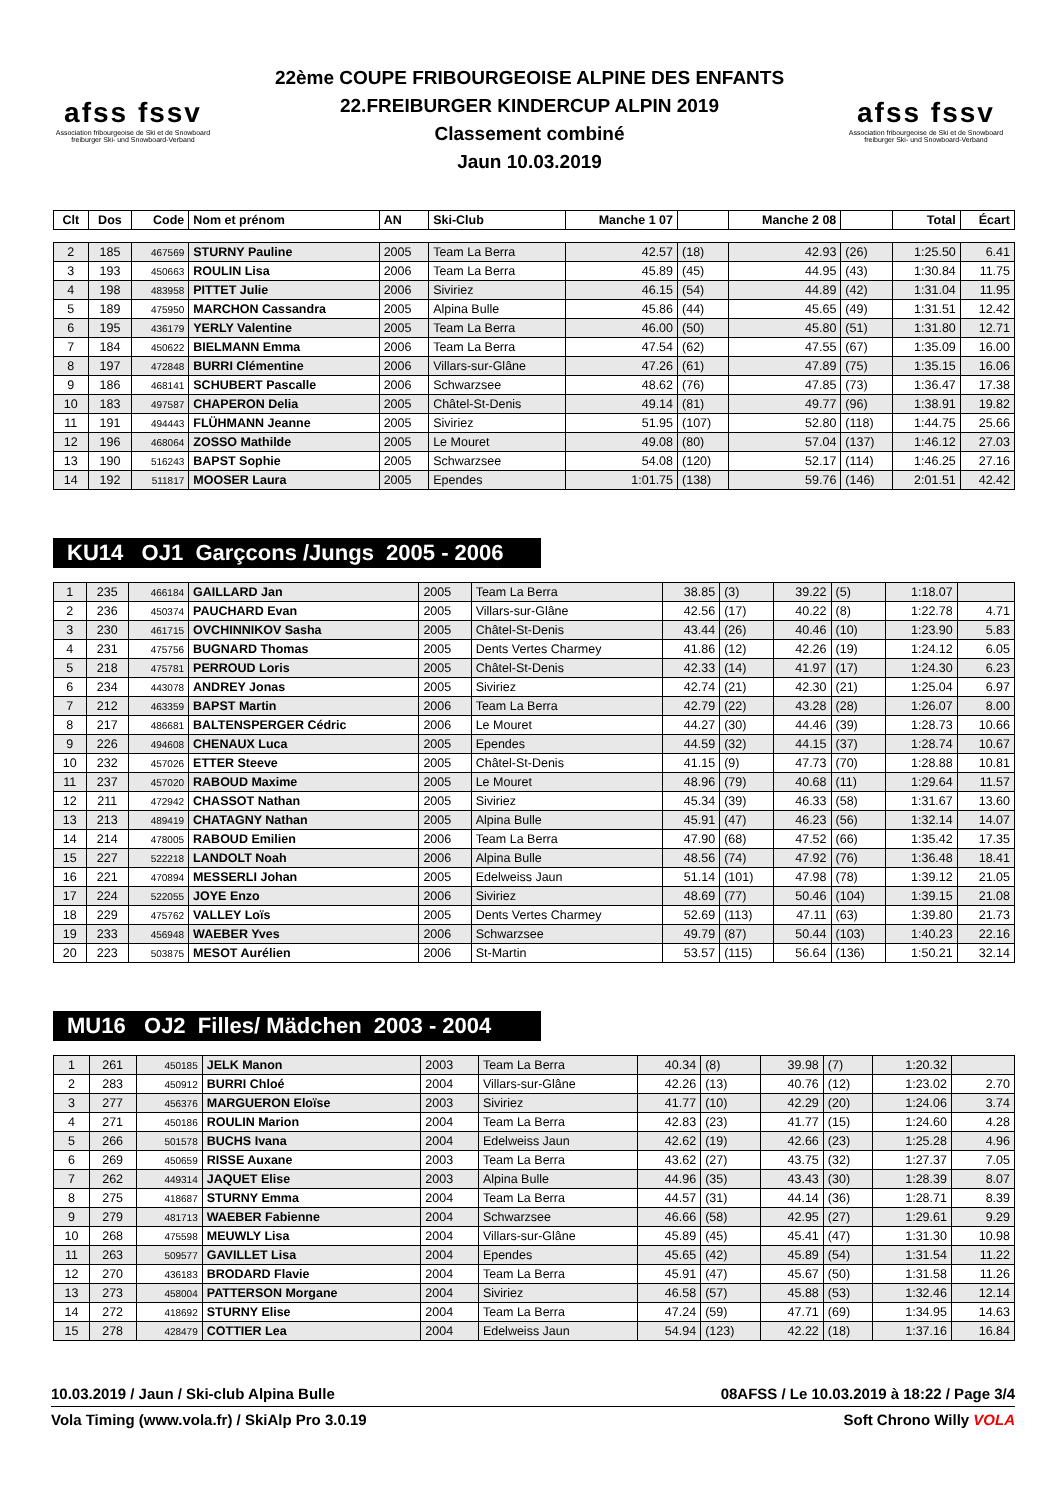afss fssv
Association fribourgeoise de Ski et de Snowboard
freiburger Ski- und Snowboard-Verband
22ème COUPE FRIBOURGEOISE ALPINE DES ENFANTS
22.FREIBURGER KINDERCUP ALPIN 2019
Classement combiné
Jaun 10.03.2019
afss fssv
Association fribourgeoise de Ski et de Snowboard
freiburger Ski- und Snowboard-Verband
| Clt | Dos | Code | Nom et prénom | AN | Ski-Club | Manche 1 07 | | Manche 2 08 | | Total | Écart |
| --- | --- | --- | --- | --- | --- | --- | --- | --- | --- | --- | --- |
| 2 | 185 | 467569 | STURNY Pauline | 2005 | Team La Berra | 42.57 | (18) | 42.93 | (26) | 1:25.50 | 6.41 |
| 3 | 193 | 450663 | ROULIN Lisa | 2006 | Team La Berra | 45.89 | (45) | 44.95 | (43) | 1:30.84 | 11.75 |
| 4 | 198 | 483958 | PITTET Julie | 2006 | Siviriez | 46.15 | (54) | 44.89 | (42) | 1:31.04 | 11.95 |
| 5 | 189 | 475950 | MARCHON Cassandra | 2005 | Alpina Bulle | 45.86 | (44) | 45.65 | (49) | 1:31.51 | 12.42 |
| 6 | 195 | 436179 | YERLY Valentine | 2005 | Team La Berra | 46.00 | (50) | 45.80 | (51) | 1:31.80 | 12.71 |
| 7 | 184 | 450622 | BIELMANN Emma | 2006 | Team La Berra | 47.54 | (62) | 47.55 | (67) | 1:35.09 | 16.00 |
| 8 | 197 | 472848 | BURRI Clémentine | 2006 | Villars-sur-Glâne | 47.26 | (61) | 47.89 | (75) | 1:35.15 | 16.06 |
| 9 | 186 | 468141 | SCHUBERT Pascalle | 2006 | Schwarzsee | 48.62 | (76) | 47.85 | (73) | 1:36.47 | 17.38 |
| 10 | 183 | 497587 | CHAPERON Delia | 2005 | Châtel-St-Denis | 49.14 | (81) | 49.77 | (96) | 1:38.91 | 19.82 |
| 11 | 191 | 494443 | FLÜHMANN Jeanne | 2005 | Siviriez | 51.95 | (107) | 52.80 | (118) | 1:44.75 | 25.66 |
| 12 | 196 | 468064 | ZOSSO Mathilde | 2005 | Le Mouret | 49.08 | (80) | 57.04 | (137) | 1:46.12 | 27.03 |
| 13 | 190 | 516243 | BAPST Sophie | 2005 | Schwarzsee | 54.08 | (120) | 52.17 | (114) | 1:46.25 | 27.16 |
| 14 | 192 | 511817 | MOOSER Laura | 2005 | Ependes | 1:01.75 | (138) | 59.76 | (146) | 2:01.51 | 42.42 |
KU14 OJ1 Garçcons /Jungs 2005 - 2006
| 1 | 235 | 466184 | GAILLARD Jan | 2005 | Team La Berra | 38.85 | (3) | 39.22 | (5) | 1:18.07 | |
| 2 | 236 | 450374 | PAUCHARD Evan | 2005 | Villars-sur-Glâne | 42.56 | (17) | 40.22 | (8) | 1:22.78 | 4.71 |
| 3 | 230 | 461715 | OVCHINNIKOV Sasha | 2005 | Châtel-St-Denis | 43.44 | (26) | 40.46 | (10) | 1:23.90 | 5.83 |
| 4 | 231 | 475756 | BUGNARD Thomas | 2005 | Dents Vertes Charmey | 41.86 | (12) | 42.26 | (19) | 1:24.12 | 6.05 |
| 5 | 218 | 475781 | PERROUD Loris | 2005 | Châtel-St-Denis | 42.33 | (14) | 41.97 | (17) | 1:24.30 | 6.23 |
| 6 | 234 | 443078 | ANDREY Jonas | 2005 | Siviriez | 42.74 | (21) | 42.30 | (21) | 1:25.04 | 6.97 |
| 7 | 212 | 463359 | BAPST Martin | 2006 | Team La Berra | 42.79 | (22) | 43.28 | (28) | 1:26.07 | 8.00 |
| 8 | 217 | 486681 | BALTENSPERGER Cédric | 2006 | Le Mouret | 44.27 | (30) | 44.46 | (39) | 1:28.73 | 10.66 |
| 9 | 226 | 494608 | CHENAUX Luca | 2005 | Ependes | 44.59 | (32) | 44.15 | (37) | 1:28.74 | 10.67 |
| 10 | 232 | 457026 | ETTER Steeve | 2005 | Châtel-St-Denis | 41.15 | (9) | 47.73 | (70) | 1:28.88 | 10.81 |
| 11 | 237 | 457020 | RABOUD Maxime | 2005 | Le Mouret | 48.96 | (79) | 40.68 | (11) | 1:29.64 | 11.57 |
| 12 | 211 | 472942 | CHASSOT Nathan | 2005 | Siviriez | 45.34 | (39) | 46.33 | (58) | 1:31.67 | 13.60 |
| 13 | 213 | 489419 | CHATAGNY Nathan | 2005 | Alpina Bulle | 45.91 | (47) | 46.23 | (56) | 1:32.14 | 14.07 |
| 14 | 214 | 478005 | RABOUD Emilien | 2006 | Team La Berra | 47.90 | (68) | 47.52 | (66) | 1:35.42 | 17.35 |
| 15 | 227 | 522218 | LANDOLT Noah | 2006 | Alpina Bulle | 48.56 | (74) | 47.92 | (76) | 1:36.48 | 18.41 |
| 16 | 221 | 470894 | MESSERLI Johan | 2005 | Edelweiss Jaun | 51.14 | (101) | 47.98 | (78) | 1:39.12 | 21.05 |
| 17 | 224 | 522055 | JOYE Enzo | 2006 | Siviriez | 48.69 | (77) | 50.46 | (104) | 1:39.15 | 21.08 |
| 18 | 229 | 475762 | VALLEY Loïs | 2005 | Dents Vertes Charmey | 52.69 | (113) | 47.11 | (63) | 1:39.80 | 21.73 |
| 19 | 233 | 456948 | WAEBER Yves | 2006 | Schwarzsee | 49.79 | (87) | 50.44 | (103) | 1:40.23 | 22.16 |
| 20 | 223 | 503875 | MESOT Aurélien | 2006 | St-Martin | 53.57 | (115) | 56.64 | (136) | 1:50.21 | 32.14 |
MU16 OJ2 Filles/ Mädchen 2003 - 2004
| 1 | 261 | 450185 | JELK Manon | 2003 | Team La Berra | 40.34 | (8) | 39.98 | (7) | 1:20.32 | |
| 2 | 283 | 450912 | BURRI Chloé | 2004 | Villars-sur-Glâne | 42.26 | (13) | 40.76 | (12) | 1:23.02 | 2.70 |
| 3 | 277 | 456376 | MARGUERON Eloïse | 2003 | Siviriez | 41.77 | (10) | 42.29 | (20) | 1:24.06 | 3.74 |
| 4 | 271 | 450186 | ROULIN Marion | 2004 | Team La Berra | 42.83 | (23) | 41.77 | (15) | 1:24.60 | 4.28 |
| 5 | 266 | 501578 | BUCHS Ivana | 2004 | Edelweiss Jaun | 42.62 | (19) | 42.66 | (23) | 1:25.28 | 4.96 |
| 6 | 269 | 450659 | RISSE Auxane | 2003 | Team La Berra | 43.62 | (27) | 43.75 | (32) | 1:27.37 | 7.05 |
| 7 | 262 | 449314 | JAQUET Elise | 2003 | Alpina Bulle | 44.96 | (35) | 43.43 | (30) | 1:28.39 | 8.07 |
| 8 | 275 | 418687 | STURNY Emma | 2004 | Team La Berra | 44.57 | (31) | 44.14 | (36) | 1:28.71 | 8.39 |
| 9 | 279 | 481713 | WAEBER Fabienne | 2004 | Schwarzsee | 46.66 | (58) | 42.95 | (27) | 1:29.61 | 9.29 |
| 10 | 268 | 475598 | MEUWLY Lisa | 2004 | Villars-sur-Glâne | 45.89 | (45) | 45.41 | (47) | 1:31.30 | 10.98 |
| 11 | 263 | 509577 | GAVILLET Lisa | 2004 | Ependes | 45.65 | (42) | 45.89 | (54) | 1:31.54 | 11.22 |
| 12 | 270 | 436183 | BRODARD Flavie | 2004 | Team La Berra | 45.91 | (47) | 45.67 | (50) | 1:31.58 | 11.26 |
| 13 | 273 | 458004 | PATTERSON Morgane | 2004 | Siviriez | 46.58 | (57) | 45.88 | (53) | 1:32.46 | 12.14 |
| 14 | 272 | 418692 | STURNY Elise | 2004 | Team La Berra | 47.24 | (59) | 47.71 | (69) | 1:34.95 | 14.63 |
| 15 | 278 | 428479 | COTTIER Lea | 2004 | Edelweiss Jaun | 54.94 | (123) | 42.22 | (18) | 1:37.16 | 16.84 |
10.03.2019 / Jaun / Ski-club Alpina Bulle 08AFSS / Le 10.03.2019 à 18:22 / Page 3/4
Vola Timing (www.vola.fr) / SkiAlp Pro 3.0.19 Soft Chrono Willy VOLA